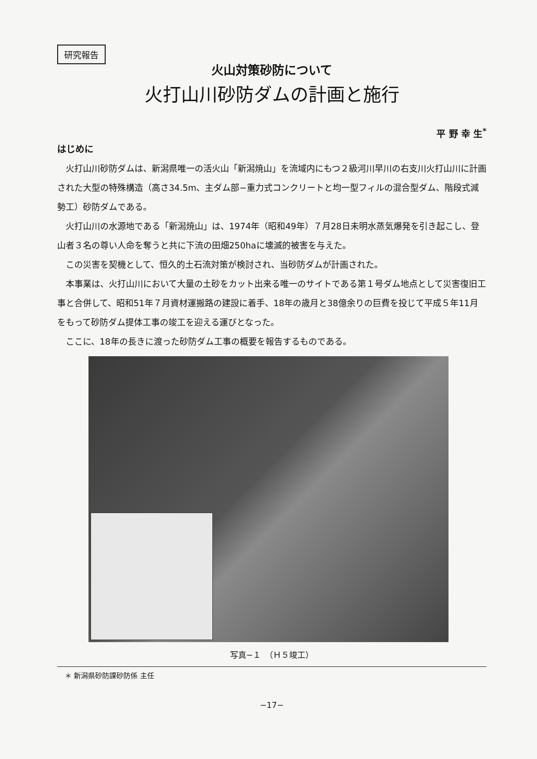研究報告
火山対策砂防について
火打山川砂防ダムの計画と施行
平 野 幸 生<sup>*</sup>
はじめに
火打山川砂防ダムは、新潟県唯一の活火山「新潟焼山」を流域内にもつ２級河川早川の右支川火打山川に計画された大型の特殊構造（高さ34.5m、主ダム部−重力式コンクリートと均一型フィルの混合型ダム、階段式減勢工）砂防ダムである。
火打山川の水源地である「新潟焼山」は、1974年（昭和49年）７月28日未明水蒸気爆発を引き起こし、登山者３名の尊い人命を奪うと共に下流の田畑250haに壊滅的被害を与えた。
この災害を契機として、恒久的土石流対策が検討され、当砂防ダムが計画された。
本事業は、火打山川において大量の土砂をカット出来る唯一のサイトである第１号ダム地点として災害復旧工事と合併して、昭和51年７月資材運搬路の建設に着手、18年の歳月と38億余りの巨費を投じて平成５年11月をもって砂防ダム提体工事の竣工を迎える運びとなった。
ここに、18年の長きに渡った砂防ダム工事の概要を報告するものである。
写真−１　（Ｈ５竣工）
＊ 新潟県砂防課砂防係 主任
−17−